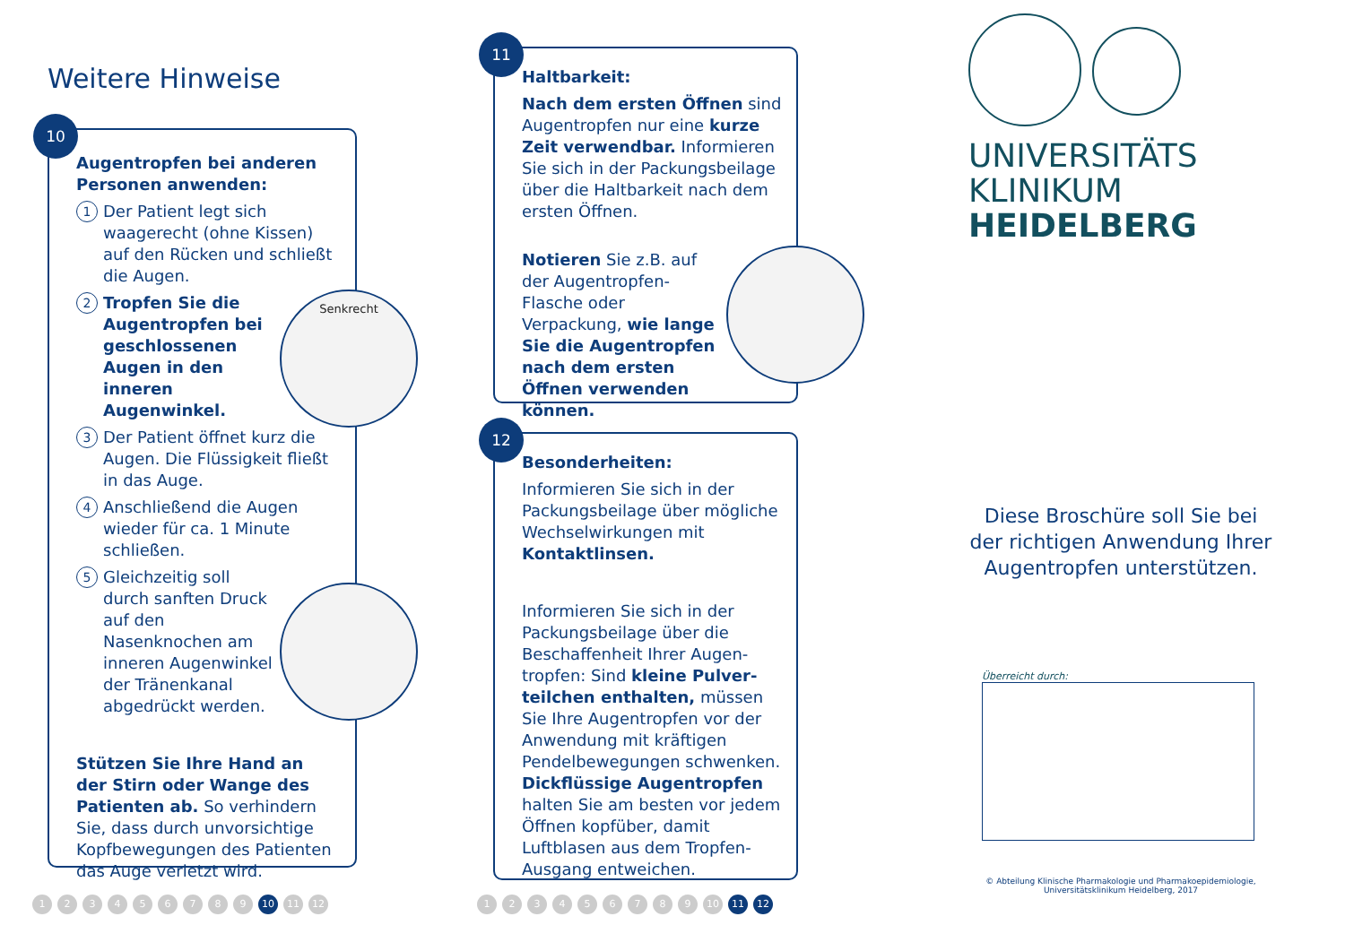Weitere Hinweise
10
Augentropfen bei anderen Personen anwenden:
1 Der Patient legt sich waagerecht (ohne Kissen) auf den Rücken und schließt die Augen.
2 Tropfen Sie die Augentropfen bei geschlossenen Augen in den inneren Augenwinkel.
3 Der Patient öffnet kurz die Augen. Die Flüssigkeit fließt in das Auge.
4 Anschließend die Augen wieder für ca. 1 Minute schließen.
5 Gleichzeitig soll durch sanften Druck auf den Nasenknochen am inneren Augenwinkel der Tränenkanal abgedrückt werden.
Stützen Sie Ihre Hand an der Stirn oder Wange des Patienten ab. So verhindern Sie, dass durch unvorsichtige Kopfbewegungen des Patienten das Auge verletzt wird.
Senkrecht
123456789 10 11 12
11
Haltbarkeit:
Nach dem ersten Öffnen sind Augentropfen nur eine kurze Zeit verwendbar. Informieren Sie sich in der Packungsbeilage über die Haltbarkeit nach dem ersten Öffnen.
Notieren Sie z.B. auf der Augentropfen-Flasche oder Verpackung, wie lange Sie die Augen­tropfen nach dem ersten Öffnen verwenden können.
12
Besonderheiten:
Informieren Sie sich in der Packungsbeilage über mögliche Wechselwirkungen mit Kontaktlinsen.
Informieren Sie sich in der Packungsbeilage über die Beschaffenheit Ihrer Augen­tropfen: Sind kleine Pulver­teilchen enthalten, müssen Sie Ihre Augentropfen vor der Anwendung mit kräftigen Pendel­bewegungen schwenken. Dickflüssige Augentropfen halten Sie am besten vor jedem Öffnen kopfüber, damit Luftblasen aus dem Tropfen-Ausgang entweichen.
123456789 10 11 12
UNIVERSITÄTS
KLINIKUM
HEIDELBERG
Diese Broschüre soll Sie bei der richtigen Anwendung Ihrer Augentropfen unterstützen.
Überreicht durch:
© Abteilung Klinische Pharmakologie und Pharmakoepidemiologie,
Universitätsklinikum Heidelberg, 2017